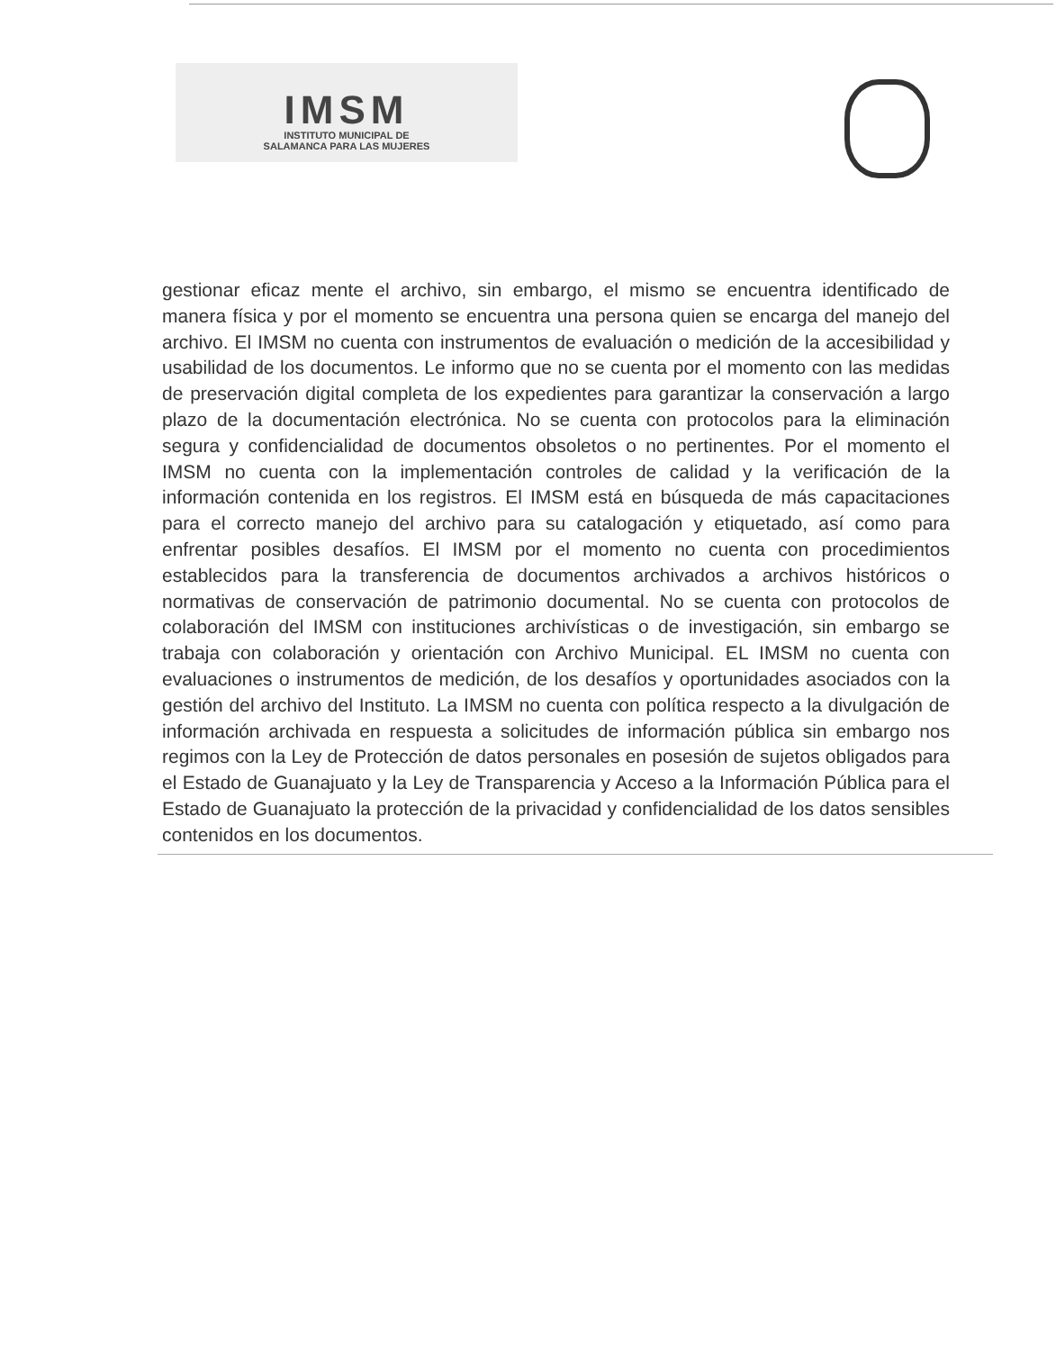IMSM
INSTITUTO MUNICIPAL DE
SALAMANCA PARA LAS MUJERES
gestionar eficaz mente el archivo, sin embargo, el mismo se encuentra identificado de manera física y por el momento se encuentra una persona quien se encarga del manejo del archivo. El IMSM no cuenta con instrumentos de evaluación o medición de la accesibilidad y usabilidad de los documentos. Le informo que no se cuenta por el momento con las medidas de preservación digital completa de los expedientes para garantizar la conservación a largo plazo de la documentación electrónica. No se cuenta con protocolos para la eliminación segura y confidencialidad de documentos obsoletos o no pertinentes. Por el momento el IMSM no cuenta con la implementación controles de calidad y la verificación de la información contenida en los registros. El IMSM está en búsqueda de más capacitaciones para el correcto manejo del archivo para su catalogación y etiquetado, así como para enfrentar posibles desafíos. El IMSM por el momento no cuenta con procedimientos establecidos para la transferencia de documentos archivados a archivos históricos o normativas de conservación de patrimonio documental. No se cuenta con protocolos de colaboración del IMSM con instituciones archivísticas o de investigación, sin embargo se trabaja con colaboración y orientación con Archivo Municipal. EL IMSM no cuenta con evaluaciones o instrumentos de medición, de los desafíos y oportunidades asociados con la gestión del archivo del Instituto. La IMSM no cuenta con política respecto a la divulgación de información archivada en respuesta a solicitudes de información pública sin embargo nos regimos con la Ley de Protección de datos personales en posesión de sujetos obligados para el Estado de Guanajuato y la Ley de Transparencia y Acceso a la Información Pública para el Estado de Guanajuato la protección de la privacidad y confidencialidad de los datos sensibles contenidos en los documentos.